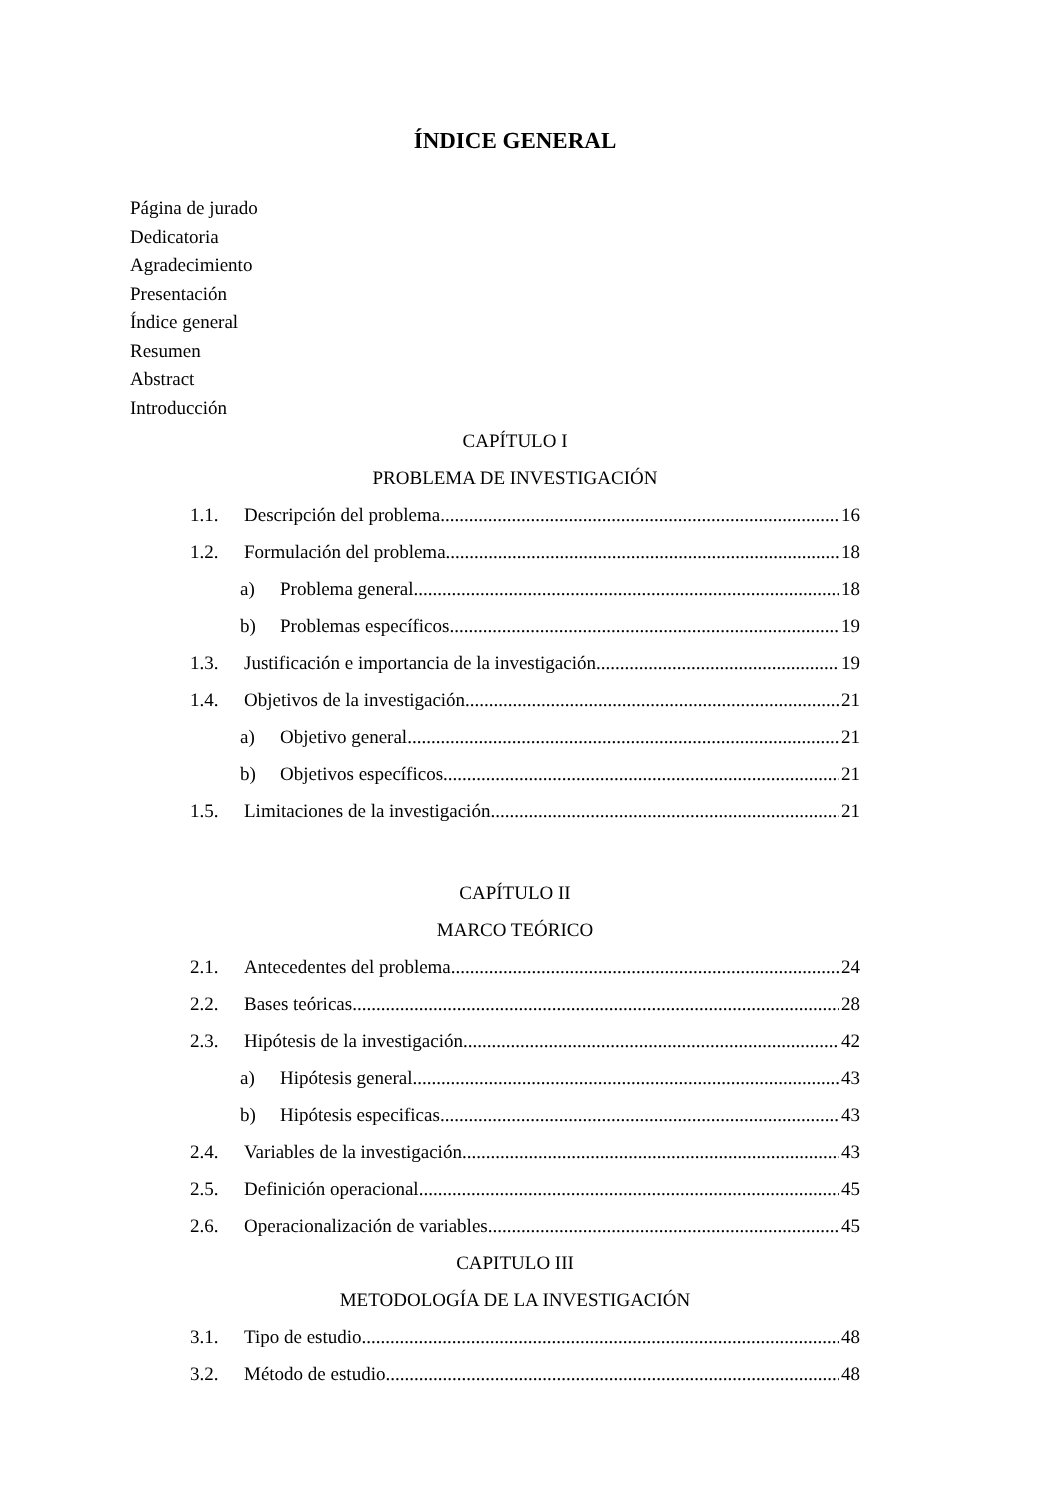ÍNDICE GENERAL
Página de jurado
Dedicatoria
Agradecimiento
Presentación
Índice general
Resumen
Abstract
Introducción
CAPÍTULO I
PROBLEMA DE INVESTIGACIÓN
1.1. Descripción del problema 16
1.2. Formulación del problema 18
a) Problema general 18
b) Problemas específicos 19
1.3. Justificación e importancia de la investigación 19
1.4. Objetivos de la investigación 21
a) Objetivo general 21
b) Objetivos específicos 21
1.5. Limitaciones de la investigación 21
CAPÍTULO II
MARCO TEÓRICO
2.1. Antecedentes del problema 24
2.2. Bases teóricas 28
2.3. Hipótesis de la investigación 42
a) Hipótesis general 43
b) Hipótesis especificas 43
2.4. Variables de la investigación 43
2.5. Definición operacional 45
2.6. Operacionalización de variables 45
CAPITULO III
METODOLOGÍA DE LA INVESTIGACIÓN
3.1. Tipo de estudio 48
3.2. Método de estudio 48